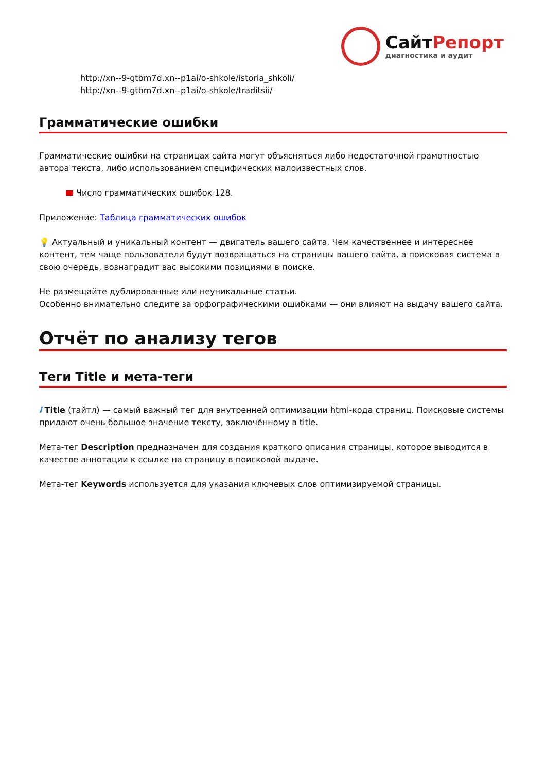СайтРепорт
диагностика и аудит
http://xn--9-gtbm7d.xn--p1ai/o-shkole/istoria_shkoli/
http://xn--9-gtbm7d.xn--p1ai/o-shkole/traditsii/
Грамматические ошибки
Грамматические ошибки на страницах сайта могут объясняться либо недостаточной грамотностью автора текста, либо использованием специфических малоизвестных слов.
Число грамматических ошибок 128.
Приложение: Таблица грамматических ошибок
💡 Актуальный и уникальный контент — двигатель вашего сайта. Чем качественнее и интереснее контент, тем чаще пользователи будут возвращаться на страницы вашего сайта, а поисковая система в свою очередь, вознаградит вас высокими позициями в поиске.
Не размещайте дублированные или неуникальные статьи.
Особенно внимательно следите за орфографическими ошибками — они влияют на выдачу вашего сайта.
Отчёт по анализу тегов
Теги Title и мета-теги
i Title (тайтл) — самый важный тег для внутренней оптимизации html-кода страниц. Поисковые системы придают очень большое значение тексту, заключённому в title.
Мета-тег Description предназначен для создания краткого описания страницы, которое выводится в качестве аннотации к ссылке на страницу в поисковой выдаче.
Мета-тег Keywords используется для указания ключевых слов оптимизируемой страницы.